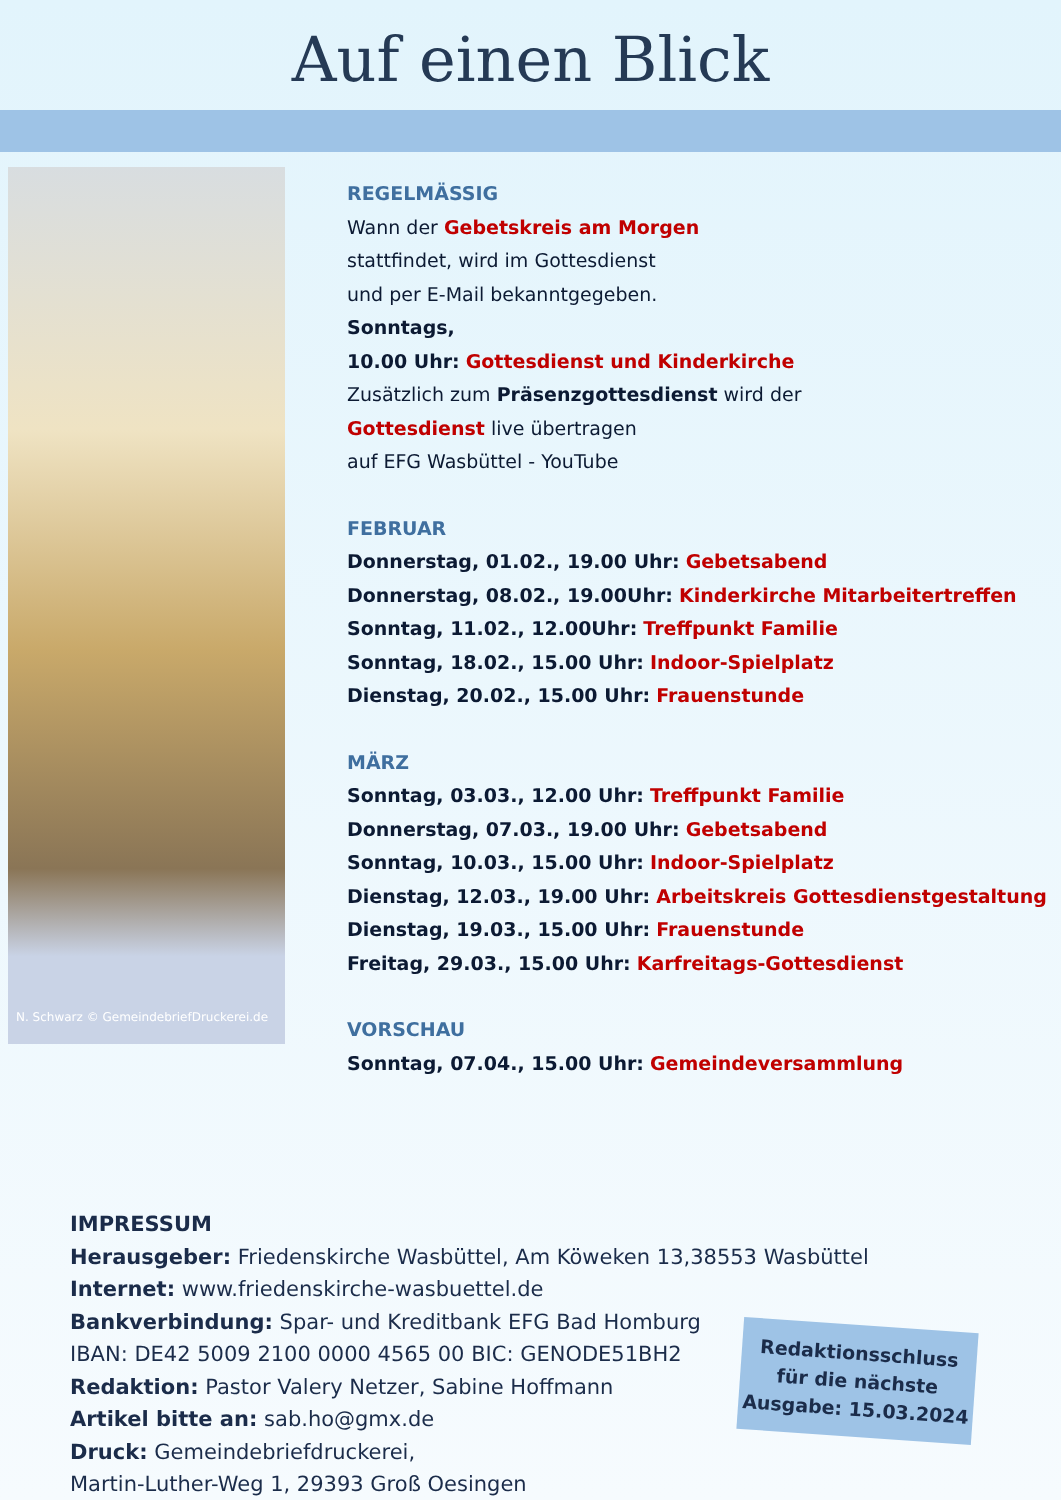Auf einen Blick
N. Schwarz © GemeindebriefDruckerei.de
REGELMÄSSIG
Wann der Gebetskreis am Morgen
stattfindet, wird im Gottesdienst
und per E-Mail bekanntgegeben.
Sonntags,
10.00 Uhr: Gottesdienst und Kinderkirche
Zusätzlich zum Präsenzgottesdienst wird der
Gottesdienst live übertragen
auf EFG Wasbüttel - YouTube
FEBRUAR
Donnerstag, 01.02., 19.00 Uhr: Gebetsabend
Donnerstag, 08.02., 19.00Uhr: Kinderkirche Mitarbeitertreffen
Sonntag, 11.02., 12.00Uhr: Treffpunkt Familie
Sonntag, 18.02., 15.00 Uhr: Indoor-Spielplatz
Dienstag, 20.02., 15.00 Uhr: Frauenstunde
MÄRZ
Sonntag, 03.03., 12.00 Uhr: Treffpunkt Familie
Donnerstag, 07.03., 19.00 Uhr: Gebetsabend
Sonntag, 10.03., 15.00 Uhr: Indoor-Spielplatz
Dienstag, 12.03., 19.00 Uhr: Arbeitskreis Gottesdienstgestaltung
Dienstag, 19.03., 15.00 Uhr: Frauenstunde
Freitag, 29.03., 15.00 Uhr: Karfreitags-Gottesdienst
VORSCHAU
Sonntag, 07.04., 15.00 Uhr: Gemeindeversammlung
IMPRESSUM
Herausgeber: Friedenskirche Wasbüttel, Am Köweken 13,38553 Wasbüttel
Internet: www.friedenskirche-wasbuettel.de
Bankverbindung: Spar- und Kreditbank EFG Bad Homburg
IBAN: DE42 5009 2100 0000 4565 00 BIC: GENODE51BH2
Redaktion: Pastor Valery Netzer, Sabine Hoffmann
Artikel bitte an: sab.ho@gmx.de
Druck: Gemeindebriefdruckerei,
Martin-Luther-Weg 1, 29393 Groß Oesingen
Redaktionsschluss für die nächste Ausgabe: 15.03.2024